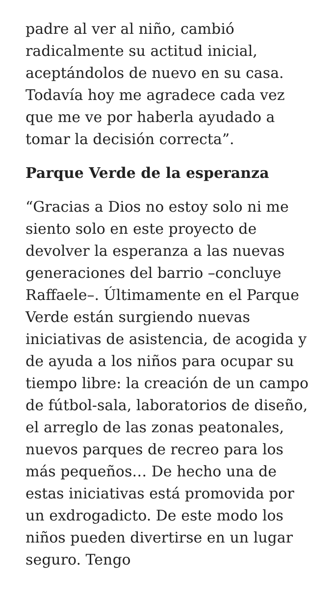padre al ver al niño, cambió radicalmente su actitud inicial, aceptándolos de nuevo en su casa. Todavía hoy me agradece cada vez que me ve por haberla ayudado a tomar la decisión correcta”.
Parque Verde de la esperanza
“Gracias a Dios no estoy solo ni me siento solo en este proyecto de devolver la esperanza a las nuevas generaciones del barrio –concluye Raffaele–. Últimamente en el Parque Verde están surgiendo nuevas iniciativas de asistencia, de acogida y de ayuda a los niños para ocupar su tiempo libre: la creación de un campo de fútbol-sala, laboratorios de diseño, el arreglo de las zonas peatonales, nuevos parques de recreo para los más pequeños… De hecho una de estas iniciativas está promovida por un exdrogadicto. De este modo los niños pueden divertirse en un lugar seguro. Tengo